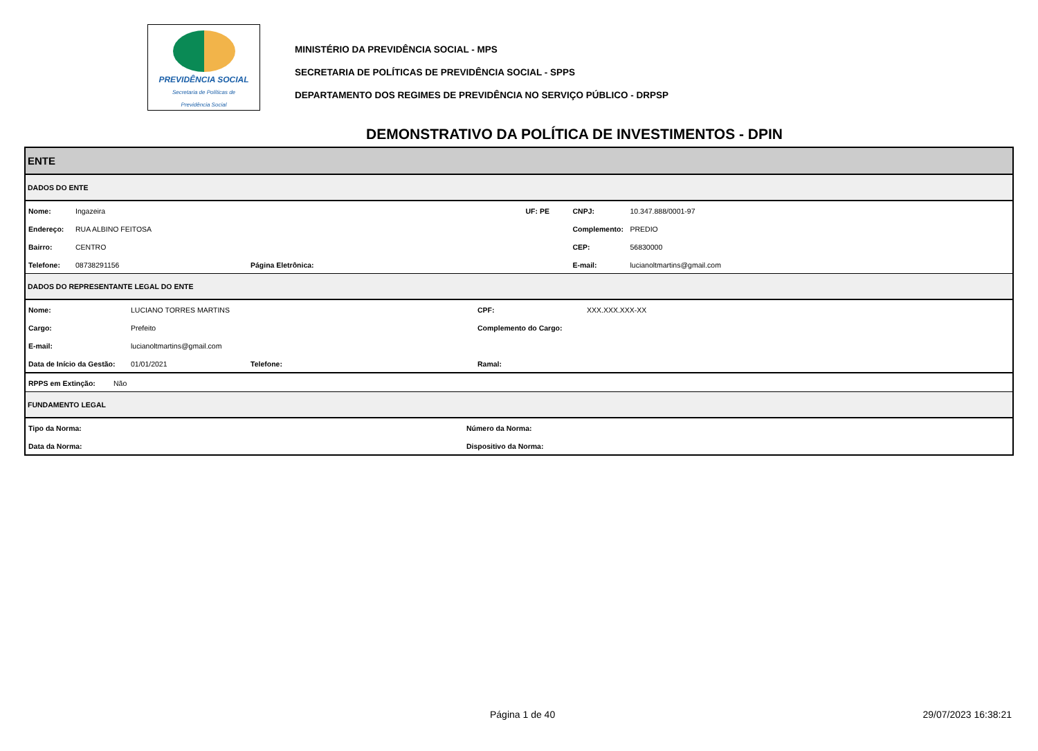PREVIDÊNCIA SOCIAL
Secretaria de Políticas de
Previdência Social
MINISTÉRIO DA PREVIDÊNCIA SOCIAL - MPS
SECRETARIA DE POLÍTICAS DE PREVIDÊNCIA SOCIAL - SPPS
DEPARTAMENTO DOS REGIMES DE PREVIDÊNCIA NO SERVIÇO PÚBLICO - DRPSP
DEMONSTRATIVO DA POLÍTICA DE INVESTIMENTOS - DPIN
ENTE
DADOS DO ENTE
| Nome: | Ingazeira | | UF: PE | CNPJ: | 10.347.888/0001-97 |
| Endereço: | RUA ALBINO FEITOSA | | | Complemento: | PREDIO |
| Bairro: | CENTRO | | | CEP: | 56830000 |
| Telefone: | 08738291156 | Página Eletrônica: | | E-mail: | lucianoltmartins@gmail.com |
DADOS DO REPRESENTANTE LEGAL DO ENTE
| Nome: | LUCIANO TORRES MARTINS | | CPF: | XXX.XXX.XXX-XX |
| Cargo: | Prefeito | | Complemento do Cargo: | |
| E-mail: | lucianoltmartins@gmail.com | | | |
| Data de Início da Gestão: | 01/01/2021 | Telefone: | Ramal: | |
| RPPS em Extinção: | Não |
FUNDAMENTO LEGAL
| Tipo da Norma: | Número da Norma: |
| Data da Norma: | Dispositivo da Norma: |
Página 1 de 40 29/07/2023 16:38:21